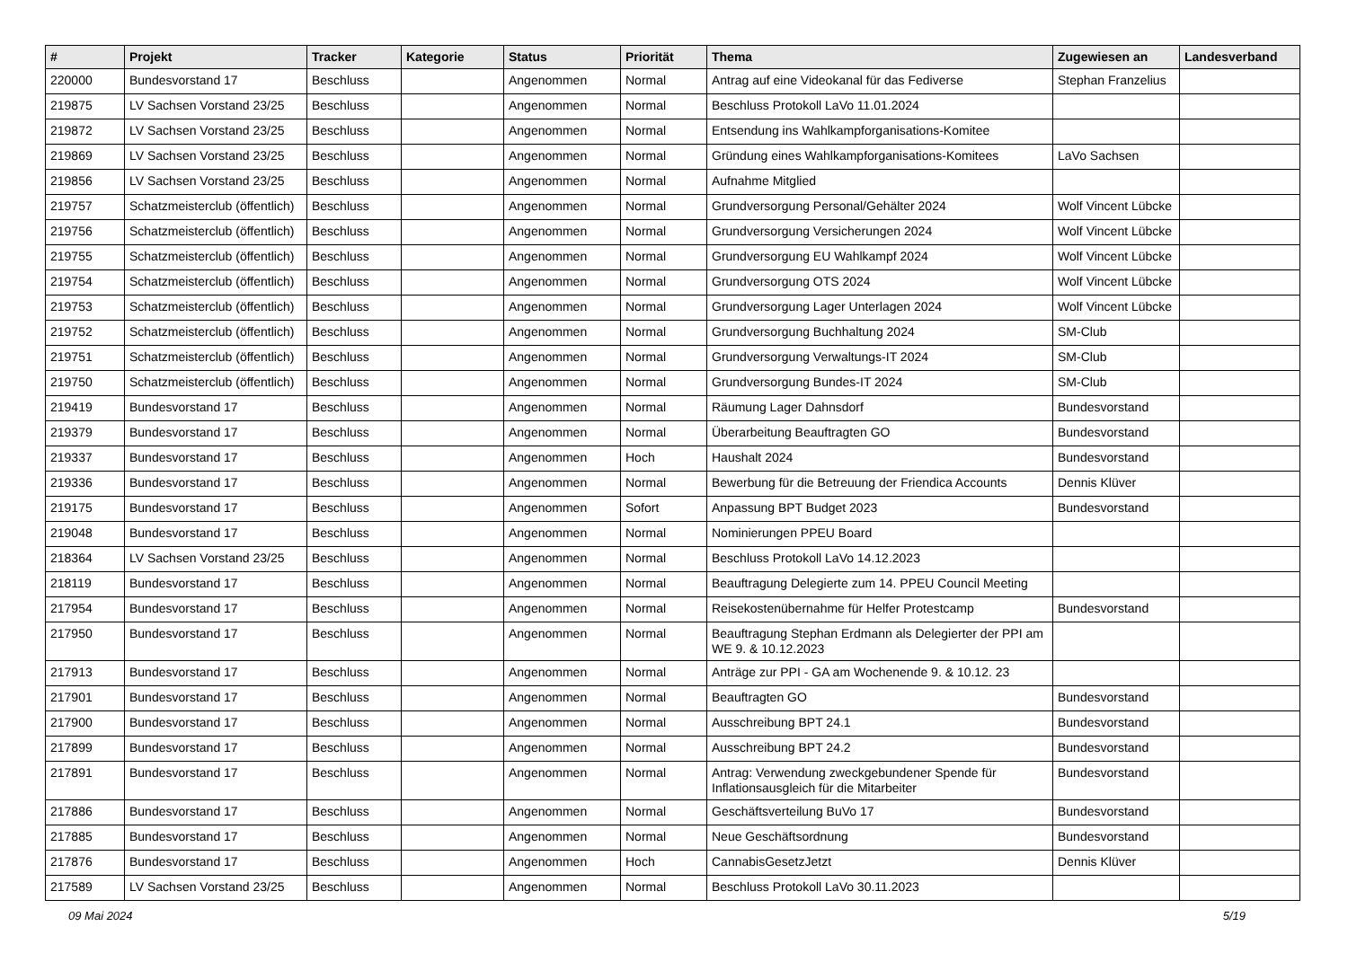| # | Projekt | Tracker | Kategorie | Status | Priorität | Thema | Zugewiesen an | Landesverband |
| --- | --- | --- | --- | --- | --- | --- | --- | --- |
| 220000 | Bundesvorstand 17 | Beschluss | | Angenommen | Normal | Antrag auf eine Videokanal für das Fediverse | Stephan Franzelius | |
| 219875 | LV Sachsen Vorstand 23/25 | Beschluss | | Angenommen | Normal | Beschluss Protokoll LaVo 11.01.2024 | | |
| 219872 | LV Sachsen Vorstand 23/25 | Beschluss | | Angenommen | Normal | Entsendung ins Wahlkampforganisations-Komitee | | |
| 219869 | LV Sachsen Vorstand 23/25 | Beschluss | | Angenommen | Normal | Gründung eines Wahlkampforganisations-Komitees | LaVo Sachsen | |
| 219856 | LV Sachsen Vorstand 23/25 | Beschluss | | Angenommen | Normal | Aufnahme Mitglied | | |
| 219757 | Schatzmeisterclub (öffentlich) | Beschluss | | Angenommen | Normal | Grundversorgung Personal/Gehälter 2024 | Wolf Vincent Lübcke | |
| 219756 | Schatzmeisterclub (öffentlich) | Beschluss | | Angenommen | Normal | Grundversorgung Versicherungen 2024 | Wolf Vincent Lübcke | |
| 219755 | Schatzmeisterclub (öffentlich) | Beschluss | | Angenommen | Normal | Grundversorgung EU Wahlkampf 2024 | Wolf Vincent Lübcke | |
| 219754 | Schatzmeisterclub (öffentlich) | Beschluss | | Angenommen | Normal | Grundversorgung OTS 2024 | Wolf Vincent Lübcke | |
| 219753 | Schatzmeisterclub (öffentlich) | Beschluss | | Angenommen | Normal | Grundversorgung Lager Unterlagen 2024 | Wolf Vincent Lübcke | |
| 219752 | Schatzmeisterclub (öffentlich) | Beschluss | | Angenommen | Normal | Grundversorgung Buchhaltung 2024 | SM-Club | |
| 219751 | Schatzmeisterclub (öffentlich) | Beschluss | | Angenommen | Normal | Grundversorgung Verwaltungs-IT 2024 | SM-Club | |
| 219750 | Schatzmeisterclub (öffentlich) | Beschluss | | Angenommen | Normal | Grundversorgung Bundes-IT 2024 | SM-Club | |
| 219419 | Bundesvorstand 17 | Beschluss | | Angenommen | Normal | Räumung Lager Dahnsdorf | Bundesvorstand | |
| 219379 | Bundesvorstand 17 | Beschluss | | Angenommen | Normal | Überarbeitung Beauftragten GO | Bundesvorstand | |
| 219337 | Bundesvorstand 17 | Beschluss | | Angenommen | Hoch | Haushalt 2024 | Bundesvorstand | |
| 219336 | Bundesvorstand 17 | Beschluss | | Angenommen | Normal | Bewerbung für die Betreuung der Friendica Accounts | Dennis Klüver | |
| 219175 | Bundesvorstand 17 | Beschluss | | Angenommen | Sofort | Anpassung BPT Budget 2023 | Bundesvorstand | |
| 219048 | Bundesvorstand 17 | Beschluss | | Angenommen | Normal | Nominierungen PPEU Board | | |
| 218364 | LV Sachsen Vorstand 23/25 | Beschluss | | Angenommen | Normal | Beschluss Protokoll LaVo 14.12.2023 | | |
| 218119 | Bundesvorstand 17 | Beschluss | | Angenommen | Normal | Beauftragung Delegierte zum 14. PPEU Council Meeting | | |
| 217954 | Bundesvorstand 17 | Beschluss | | Angenommen | Normal | Reisekostenübernahme für Helfer Protestcamp | Bundesvorstand | |
| 217950 | Bundesvorstand 17 | Beschluss | | Angenommen | Normal | Beauftragung Stephan Erdmann als Delegierter der PPI am WE 9. & 10.12.2023 | | |
| 217913 | Bundesvorstand 17 | Beschluss | | Angenommen | Normal | Anträge zur PPI - GA am Wochenende 9. & 10.12. 23 | | |
| 217901 | Bundesvorstand 17 | Beschluss | | Angenommen | Normal | Beauftragten GO | Bundesvorstand | |
| 217900 | Bundesvorstand 17 | Beschluss | | Angenommen | Normal | Ausschreibung BPT 24.1 | Bundesvorstand | |
| 217899 | Bundesvorstand 17 | Beschluss | | Angenommen | Normal | Ausschreibung BPT 24.2 | Bundesvorstand | |
| 217891 | Bundesvorstand 17 | Beschluss | | Angenommen | Normal | Antrag: Verwendung zweckgebundener Spende für Inflationsausgleich für die Mitarbeiter | Bundesvorstand | |
| 217886 | Bundesvorstand 17 | Beschluss | | Angenommen | Normal | Geschäftsverteilung BuVo 17 | Bundesvorstand | |
| 217885 | Bundesvorstand 17 | Beschluss | | Angenommen | Normal | Neue Geschäftsordnung | Bundesvorstand | |
| 217876 | Bundesvorstand 17 | Beschluss | | Angenommen | Hoch | CannabisGesetzJetzt | Dennis Klüver | |
| 217589 | LV Sachsen Vorstand 23/25 | Beschluss | | Angenommen | Normal | Beschluss Protokoll LaVo 30.11.2023 | | |
09 Mai 2024 5/19